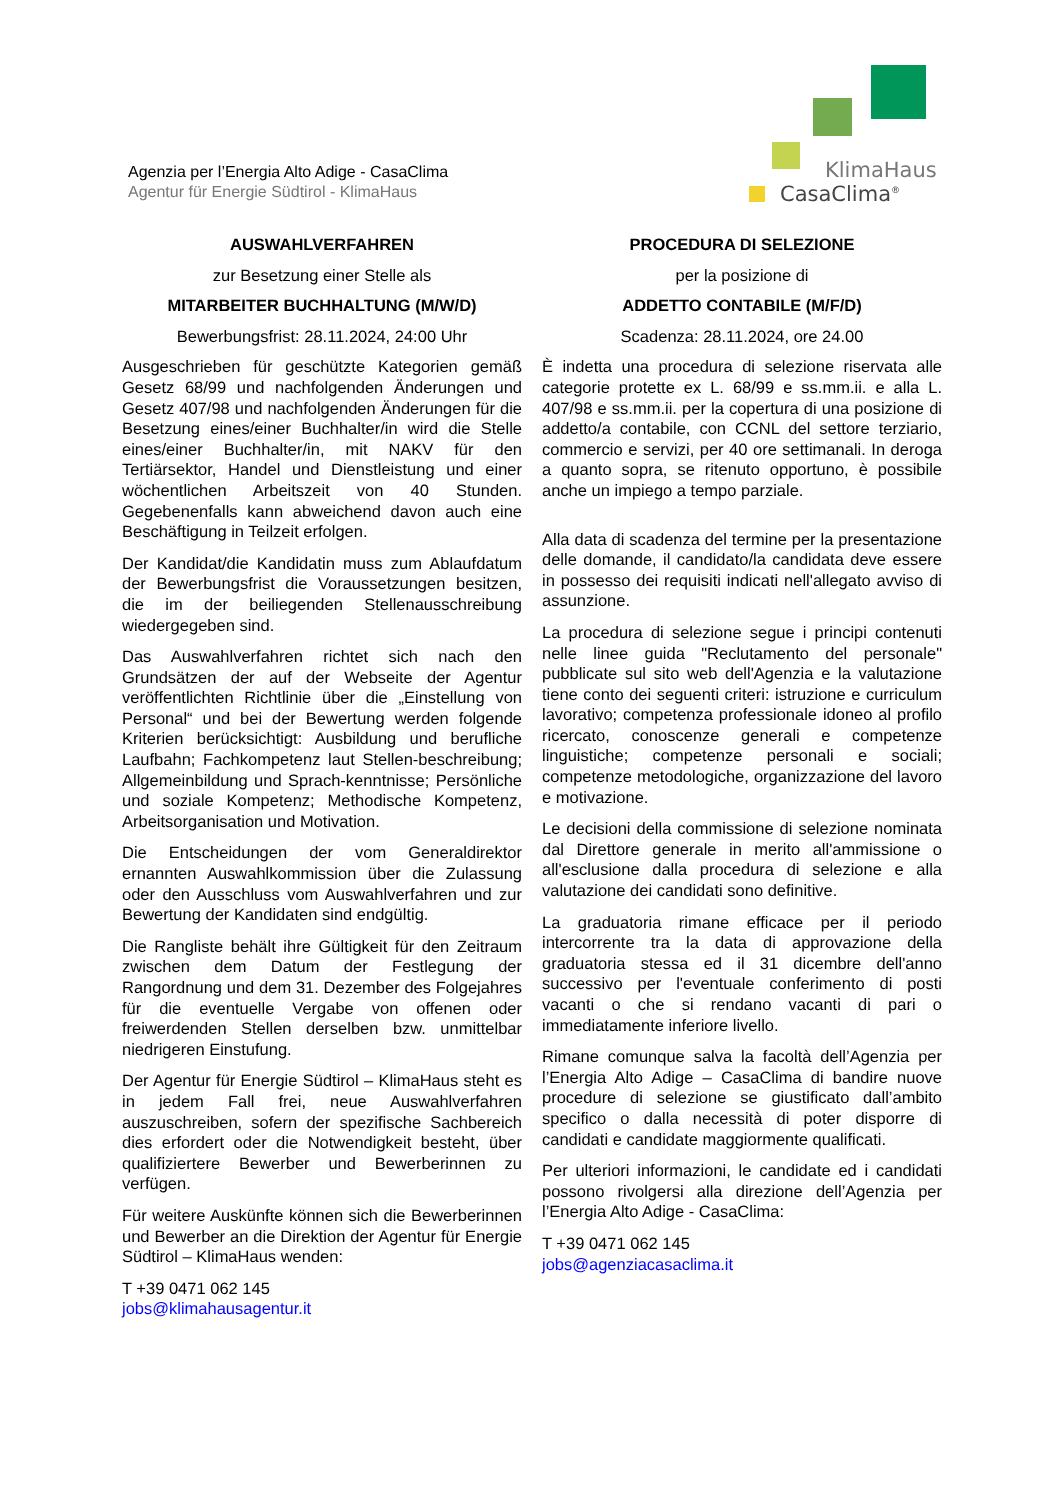Agenzia per l’Energia Alto Adige - CasaClima
Agentur für Energie Südtirol - KlimaHaus
KlimaHaus
CasaClima<sup>®</sup>
AUSWAHLVERFAHREN
zur Besetzung einer Stelle als
MITARBEITER BUCHHALTUNG (M/W/D)
Bewerbungsfrist: 28.11.2024, 24:00 Uhr
Ausgeschrieben für geschützte Kategorien gemäß Gesetz 68/99 und nachfolgenden Änderungen und Gesetz 407/98 und nachfolgenden Änderungen für die Besetzung eines/einer Buchhalter/in wird die Stelle eines/einer Buchhalter/in, mit NAKV für den Tertiärsektor, Handel und Dienstleistung und einer wöchentlichen Arbeitszeit von 40 Stunden. Gegebenenfalls kann abweichend davon auch eine Beschäftigung in Teilzeit erfolgen.
Der Kandidat/die Kandidatin muss zum Ablaufdatum der Bewerbungsfrist die Voraussetzungen besitzen, die im der beiliegenden Stellenausschreibung wiedergegeben sind.
Das Auswahlverfahren richtet sich nach den Grundsätzen der auf der Webseite der Agentur veröffentlichten Richtlinie über die „Einstellung von Personal“ und bei der Bewertung werden folgende Kriterien berücksichtigt: Ausbildung und berufliche Laufbahn; Fachkompetenz laut Stellen-beschreibung; Allgemeinbildung und Sprach-kenntnisse; Persönliche und soziale Kompetenz; Methodische Kompetenz, Arbeitsorganisation und Motivation.
Die Entscheidungen der vom Generaldirektor ernannten Auswahlkommission über die Zulassung oder den Ausschluss vom Auswahlverfahren und zur Bewertung der Kandidaten sind endgültig.
Die Rangliste behält ihre Gültigkeit für den Zeitraum zwischen dem Datum der Festlegung der Rangordnung und dem 31. Dezember des Folgejahres für die eventuelle Vergabe von offenen oder freiwerdenden Stellen derselben bzw. unmittelbar niedrigeren Einstufung.
Der Agentur für Energie Südtirol – KlimaHaus steht es in jedem Fall frei, neue Auswahlverfahren auszuschreiben, sofern der spezifische Sachbereich dies erfordert oder die Notwendigkeit besteht, über qualifiziertere Bewerber und Bewerberinnen zu verfügen.
Für weitere Auskünfte können sich die Bewerberinnen und Bewerber an die Direktion der Agentur für Energie Südtirol – KlimaHaus wenden:
T +39 0471 062 145
jobs@klimahausagentur.it
PROCEDURA DI SELEZIONE
per la posizione di
ADDETTO CONTABILE (M/F/D)
Scadenza: 28.11.2024, ore 24.00
È indetta una procedura di selezione riservata alle categorie protette ex L. 68/99 e ss.mm.ii. e alla L. 407/98 e ss.mm.ii. per la copertura di una posizione di addetto/a contabile, con CCNL del settore terziario, commercio e servizi, per 40 ore settimanali. In deroga a quanto sopra, se ritenuto opportuno, è possibile anche un impiego a tempo parziale.
Alla data di scadenza del termine per la presentazione delle domande, il candidato/la candidata deve essere in possesso dei requisiti indicati nell'allegato avviso di assunzione.
La procedura di selezione segue i principi contenuti nelle linee guida "Reclutamento del personale" pubblicate sul sito web dell'Agenzia e la valutazione tiene conto dei seguenti criteri: istruzione e curriculum lavorativo; competenza professionale idoneo al profilo ricercato, conoscenze generali e competenze linguistiche; competenze personali e sociali; competenze metodologiche, organizzazione del lavoro e motivazione.
Le decisioni della commissione di selezione nominata dal Direttore generale in merito all'ammissione o all'esclusione dalla procedura di selezione e alla valutazione dei candidati sono definitive.
La graduatoria rimane efficace per il periodo intercorrente tra la data di approvazione della graduatoria stessa ed il 31 dicembre dell'anno successivo per l'eventuale conferimento di posti vacanti o che si rendano vacanti di pari o immediatamente inferiore livello.
Rimane comunque salva la facoltà dell’Agenzia per l’Energia Alto Adige – CasaClima di bandire nuove procedure di selezione se giustificato dall’ambito specifico o dalla necessità di poter disporre di candidati e candidate maggiormente qualificati.
Per ulteriori informazioni, le candidate ed i candidati possono rivolgersi alla direzione dell’Agenzia per l’Energia Alto Adige - CasaClima:
T +39 0471 062 145
jobs@agenziacasaclima.it